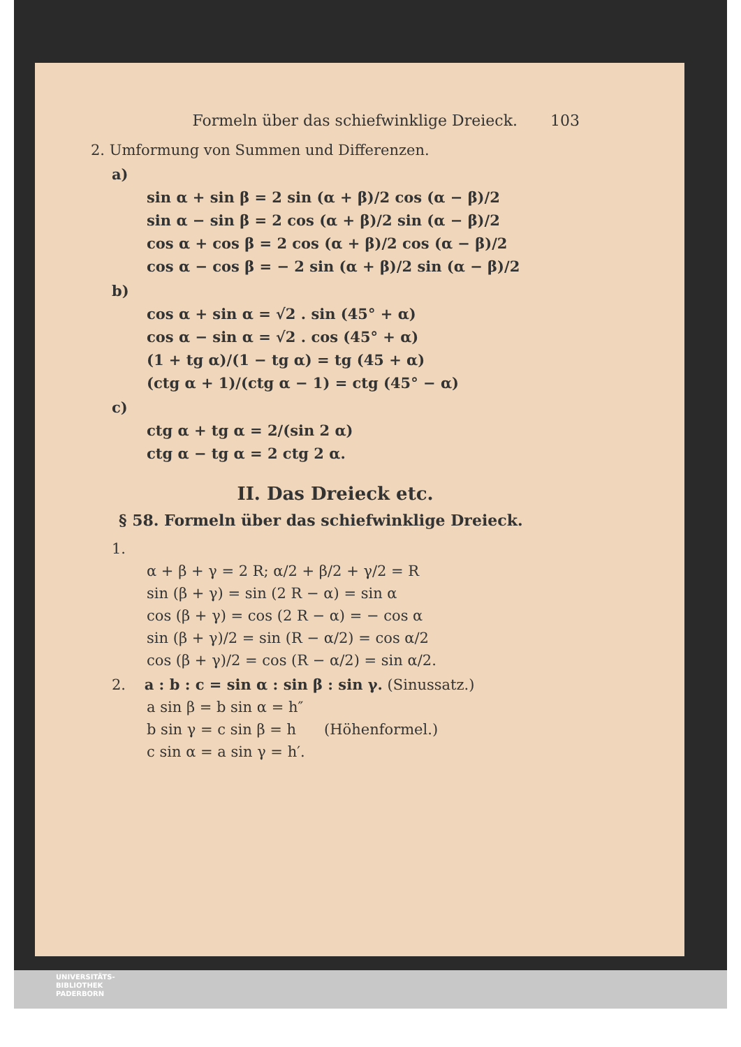Formeln über das schiefwinklige Dreieck. 103
2. Umformung von Summen und Differenzen.
a)
sin α + sin β = 2 sin (α + β)/2 cos (α − β)/2
sin α − sin β = 2 cos (α + β)/2 sin (α − β)/2
cos α + cos β = 2 cos (α + β)/2 cos (α − β)/2
cos α − cos β = − 2 sin (α + β)/2 sin (α − β)/2
b)
cos α + sin α = √2 . sin (45° + α)
cos α − sin α = √2 . cos (45° + α)
(1 + tg α)/(1 − tg α) = tg (45 + α)
(ctg α + 1)/(ctg α − 1) = ctg (45° − α)
c)
ctg α + tg α = 2/(sin 2 α)
ctg α − tg α = 2 ctg 2 α.
II. Das Dreieck etc.
§ 58. Formeln über das schiefwinklige Dreieck.
1.
α + β + γ = 2 R; α/2 + β/2 + γ/2 = R
sin (β + γ) = sin (2 R − α) = sin α
cos (β + γ) = cos (2 R − α) = − cos α
sin (β + γ)/2 = sin (R − α/2) = cos α/2
cos (β + γ)/2 = cos (R − α/2) = sin α/2.
2. a : b : c = sin α : sin β : sin γ. (Sinussatz.)
a sin β = b sin α = h″
b sin γ = c sin β = h (Höhenformel.)
c sin α = a sin γ = h′.
UNIVERSITÄTS-
BIBLIOTHEK
PADERBORN